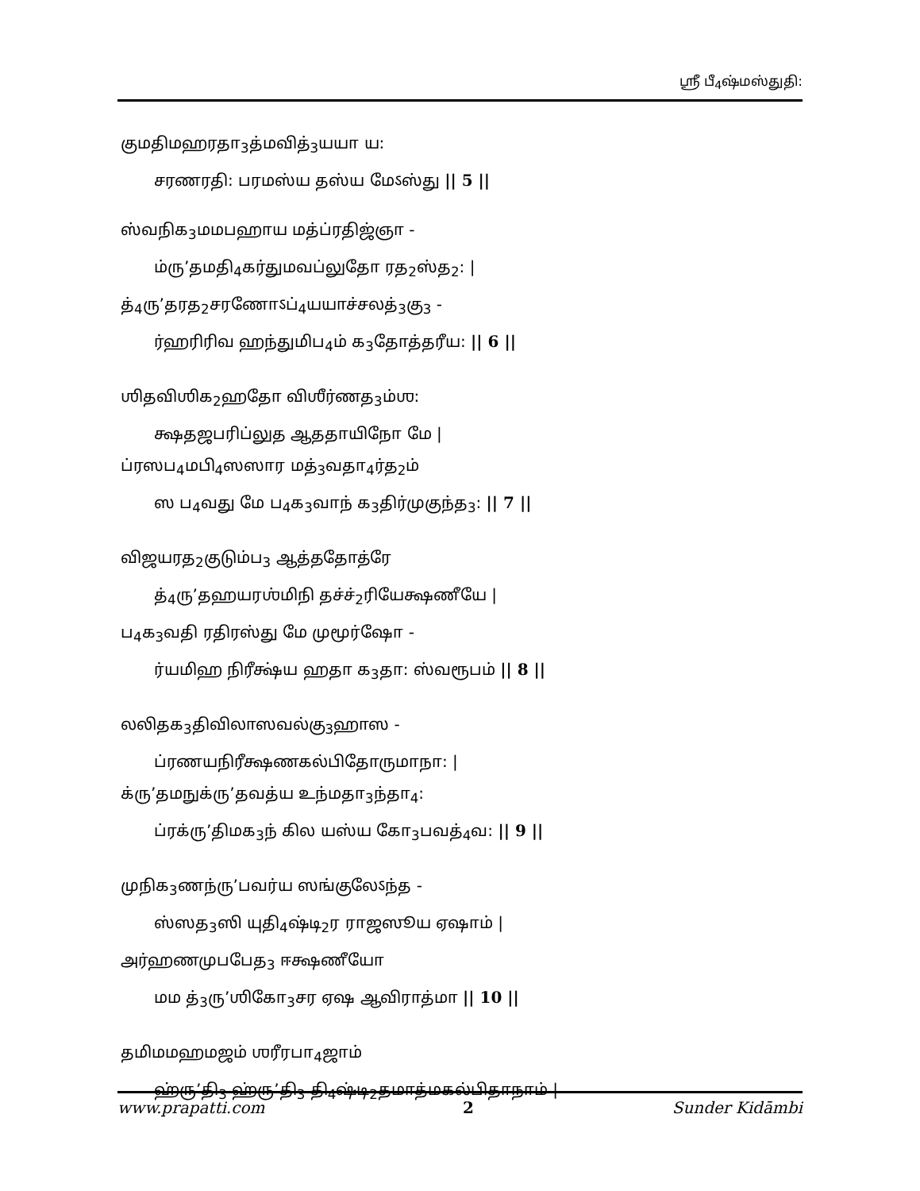ஸ்ரீ பீ<sub>4</sub>ஷ்மஸ்துதி:
குமதிமஹரதா<sub>3</sub>த்மவித்<sub>3</sub>யயா ய:
சரணரதி: பரமஸ்ய தஸ்ய மேऽஸ்து || 5 ||
ஸ்வநிக<sub>3</sub>மமபஹாய மத்ப்ரதிஜ்ஞா -
ம்ரு’தமதி<sub>4</sub>கர்துமவப்லுதோ ரத<sub>2</sub>ஸ்த<sub>2</sub>: |
த்<sub>4</sub>ரு’தரத<sub>2</sub>சரணோऽப்<sub>4</sub>யயாச்சலத்<sub>3</sub>கு<sub>3</sub> -
ர்ஹரிரிவ ஹந்துமிப<sub>4</sub>ம் க<sub>3</sub>தோத்தரீய: || 6 ||
ஶிதவிஶிக<sub>2</sub>ஹதோ விஶீர்ணத<sub>3</sub>ம்ஶ:
க்ஷதஜபரிப்லுத ஆததாயிநோ மே |
ப்ரஸப<sub>4</sub>மபி<sub>4</sub>ஸஸார மத்<sub>3</sub>வதா<sub>4</sub>ர்த<sub>2</sub>ம்
ஸ ப<sub>4</sub>வது மே ப<sub>4</sub>க<sub>3</sub>வாந் க<sub>3</sub>திர்முகுந்த<sub>3</sub>: || 7 ||
விஜயரத<sub>2</sub>குடும்ப<sub>3</sub> ஆத்ததோத்ரே
த்<sub>4</sub>ரு’தஹயரஶ்மிநி தச்ச்<sub>2</sub>ரியேக்ஷணீயே |
ப<sub>4</sub>க<sub>3</sub>வதி ரதிரஸ்து மே முமூர்ஷோ -
ர்யமிஹ நிரீக்ஷ்ய ஹதா க<sub>3</sub>தா: ஸ்வரூபம் || 8 ||
லலிதக<sub>3</sub>திவிலாஸவல்கு<sub>3</sub>ஹாஸ -
ப்ரணயநிரீக்ஷணகல்பிதோருமாநா: |
க்ரு’தமநுக்ரு’தவத்ய உந்மதா<sub>3</sub>ந்தா<sub>4</sub>:
ப்ரக்ரு’திமக<sub>3</sub>ந் கில யஸ்ய கோ<sub>3</sub>பவத்<sub>4</sub>வ: || 9 ||
முநிக<sub>3</sub>ணந்ரு’பவர்ய ஸங்குலேऽந்த -
ஸ்ஸத<sub>3</sub>ஸி யுதி<sub>4</sub>ஷ்டி<sub>2</sub>ர ராஜஸூய ஏஷாம் |
அர்ஹணமுபபேத<sub>3</sub> ஈக்ஷணீயோ
மம த்<sub>3</sub>ரு’ஶிகோ<sub>3</sub>சர ஏஷ ஆவிராத்மா || 10 ||
தமிமமஹமஜம் ஶரீரபா<sub>4</sub>ஜாம்
ஹ்ரு’தி<sub>3</sub> ஹ்ரு’தி<sub>3</sub> தி<sub>4</sub>ஷ்டி<sub>2</sub>தமாத்மகல்பிதாநாம் |
www.prapatti.com 2 Sunder Kidāmbi